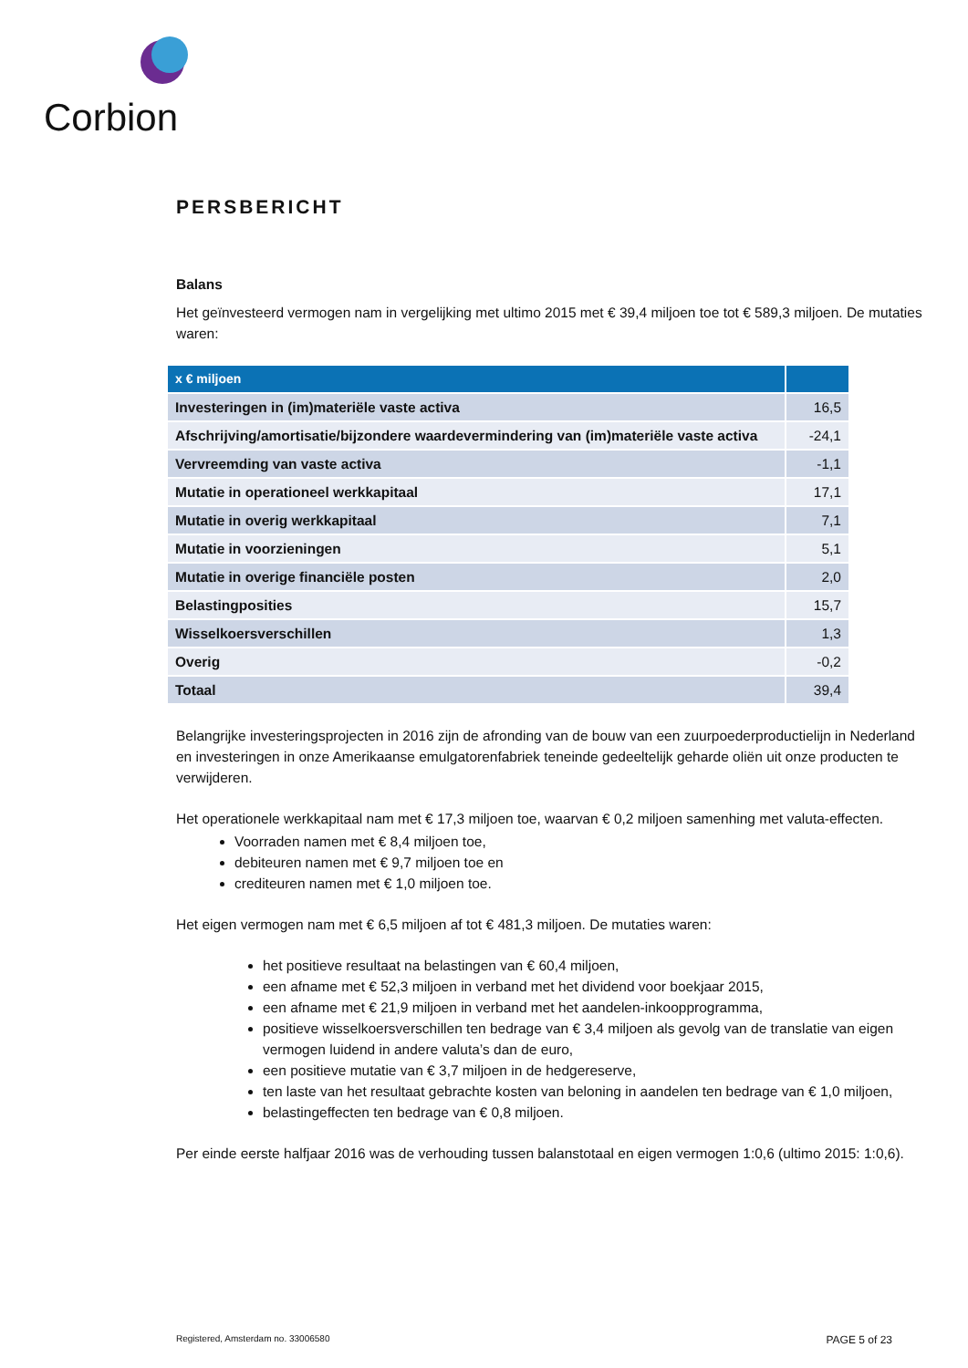Corbion
PERSBERICHT
Balans
Het geïnvesteerd vermogen nam in vergelijking met ultimo 2015 met € 39,4 miljoen toe tot € 589,3 miljoen. De mutaties waren:
| x € miljoen | |
| --- | --- |
| Investeringen in (im)materiële vaste activa | 16,5 |
| Afschrijving/amortisatie/bijzondere waardevermindering van (im)materiële vaste activa | -24,1 |
| Vervreemding van vaste activa | -1,1 |
| Mutatie in operationeel werkkapitaal | 17,1 |
| Mutatie in overig werkkapitaal | 7,1 |
| Mutatie in voorzieningen | 5,1 |
| Mutatie in overige financiële posten | 2,0 |
| Belastingposities | 15,7 |
| Wisselkoersverschillen | 1,3 |
| Overig | -0,2 |
| Totaal | 39,4 |
Belangrijke investeringsprojecten in 2016 zijn de afronding van de bouw van een zuurpoederproductielijn in Nederland en investeringen in onze Amerikaanse emulgatorenfabriek teneinde gedeeltelijk geharde oliën uit onze producten te verwijderen.
Het operationele werkkapitaal nam met € 17,3 miljoen toe, waarvan € 0,2 miljoen samenhing met valuta-effecten.
Voorraden namen met € 8,4 miljoen toe,
debiteuren namen met € 9,7 miljoen toe en
crediteuren namen met € 1,0 miljoen toe.
Het eigen vermogen nam met € 6,5 miljoen af tot € 481,3 miljoen. De mutaties waren:
het positieve resultaat na belastingen van € 60,4 miljoen,
een afname met € 52,3 miljoen in verband met het dividend voor boekjaar 2015,
een afname met € 21,9 miljoen in verband met het aandelen-inkoopprogramma,
positieve wisselkoersverschillen ten bedrage van € 3,4 miljoen als gevolg van de translatie van eigen vermogen luidend in andere valuta’s dan de euro,
een positieve mutatie van € 3,7 miljoen in de hedgereserve,
ten laste van het resultaat gebrachte kosten van beloning in aandelen ten bedrage van € 1,0 miljoen,
belastingeffecten ten bedrage van € 0,8 miljoen.
Per einde eerste halfjaar 2016 was de verhouding tussen balanstotaal en eigen vermogen 1:0,6 (ultimo 2015: 1:0,6).
Registered, Amsterdam no. 33006580 PAGE 5 of 23